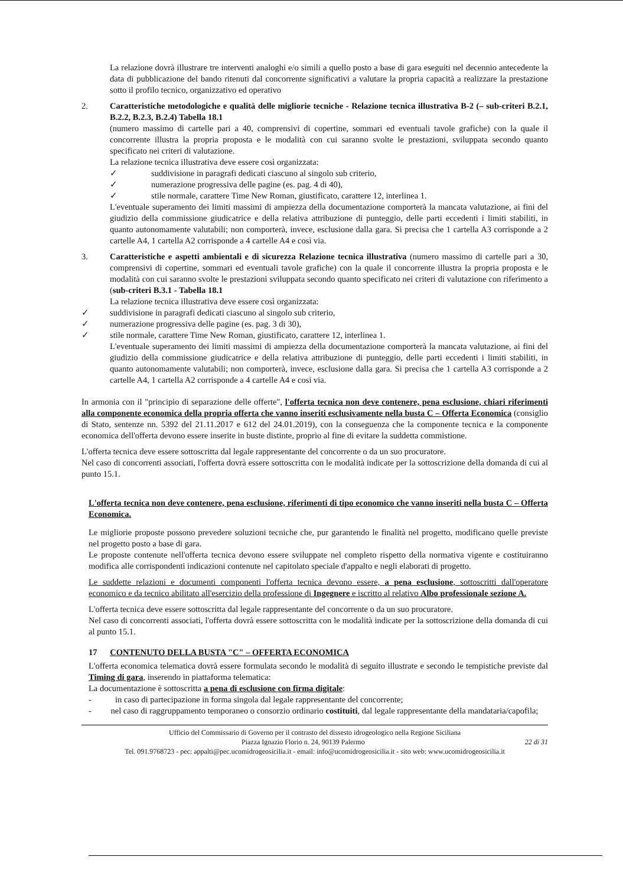La relazione dovrà illustrare tre interventi analoghi e/o simili a quello posto a base di gara eseguiti nel decennio antecedente la data di pubblicazione del bando ritenuti dal concorrente significativi a valutare la propria capacità a realizzare la prestazione sotto il profilo tecnico, organizzativo ed operativo
2. Caratteristiche metodologiche e qualità delle migliorie tecniche - Relazione tecnica illustrativa B-2 (– sub-criteri B.2.1, B.2.2, B.2.3, B.2.4) Tabella 18.1
(numero massimo di cartelle pari a 40, comprensivi di copertine, sommari ed eventuali tavole grafiche) con la quale il concorrente illustra la propria proposta e le modalità con cui saranno svolte le prestazioni, sviluppata secondo quanto specificato nei criteri di valutazione.
La relazione tecnica illustrativa deve essere così organizzata:
✓ suddivisione in paragrafi dedicati ciascuno al singolo sub criterio,
✓ numerazione progressiva delle pagine (es. pag. 4 di 40),
✓ stile normale, carattere Time New Roman, giustificato, carattere 12, interlinea 1.
L'eventuale superamento dei limiti massimi di ampiezza della documentazione comporterà la mancata valutazione, ai fini del giudizio della commissione giudicatrice e della relativa attribuzione di punteggio, delle parti eccedenti i limiti stabiliti, in quanto autonomamente valutabili; non comporterà, invece, esclusione dalla gara. Si precisa che 1 cartella A3 corrisponde a 2 cartelle A4, 1 cartella A2 corrisponde a 4 cartelle A4 e così via.
3. Caratteristiche e aspetti ambientali e di sicurezza Relazione tecnica illustrativa (numero massimo di cartelle pari a 30, comprensivi di copertine, sommari ed eventuali tavole grafiche) con la quale il concorrente illustra la propria proposta e le modalità con cui saranno svolte le prestazioni sviluppata secondo quanto specificato nei criteri di valutazione con riferimento a (sub-criteri B.3.1 - Tabella 18.1
La relazione tecnica illustrativa deve essere così organizzata:
✓ suddivisione in paragrafi dedicati ciascuno al singolo sub criterio,
✓ numerazione progressiva delle pagine (es. pag. 3 di 30),
✓ stile normale, carattere Time New Roman, giustificato, carattere 12, interlinea 1.
L'eventuale superamento dei limiti massimi di ampiezza della documentazione comporterà la mancata valutazione, ai fini del giudizio della commissione giudicatrice e della relativa attribuzione di punteggio, delle parti eccedenti i limiti stabiliti, in quanto autonomamente valutabili; non comporterà, invece, esclusione dalla gara. Si precisa che 1 cartella A3 corrisponde a 2 cartelle A4, 1 cartella A2 corrisponde a 4 cartelle A4 e così via.
In armonia con il "principio di separazione delle offerte", l'offerta tecnica non deve contenere, pena esclusione, chiari riferimenti alla componente economica della propria offerta che vanno inseriti esclusivamente nella busta C – Offerta Economica (consiglio di Stato, sentenze nn. 5392 del 21.11.2017 e 612 del 24.01.2019), con la conseguenza che la componente tecnica e la componente economica dell'offerta devono essere inserite in buste distinte, proprio al fine di evitare la suddetta commistione.
L'offerta tecnica deve essere sottoscritta dal legale rappresentante del concorrente o da un suo procuratore.
Nel caso di concorrenti associati, l'offerta dovrà essere sottoscritta con le modalità indicate per la sottoscrizione della domanda di cui al punto 15.1.
L'offerta tecnica non deve contenere, pena esclusione, riferimenti di tipo economico che vanno inseriti nella busta C – Offerta Economica.
Le migliorie proposte possono prevedere soluzioni tecniche che, pur garantendo le finalità nel progetto, modificano quelle previste nel progetto posto a base di gara.
Le proposte contenute nell'offerta tecnica devono essere sviluppate nel completo rispetto della normativa vigente e costituiranno modifica alle corrispondenti indicazioni contenute nel capitolato speciale d'appalto e negli elaborati di progetto.
Le suddette relazioni e documenti componenti l'offerta tecnica devono essere, a pena esclusione, sottoscritti dall'operatore economico e da tecnico abilitato all'esercizio della professione di Ingegnere e iscritto al relativo Albo professionale sezione A.
L'offerta tecnica deve essere sottoscritta dal legale rappresentante del concorrente o da un suo procuratore.
Nel caso di concorrenti associati, l'offerta dovrà essere sottoscritta con le modalità indicate per la sottoscrizione della domanda di cui al punto 15.1.
17 CONTENUTO DELLA BUSTA "C" – OFFERTA ECONOMICA
L'offerta economica telematica dovrà essere formulata secondo le modalità di seguito illustrate e secondo le tempistiche previste dal Timing di gara, inserendo in piattaforma telematica:
La documentazione è sottoscritta a pena di esclusione con firma digitale:
- in caso di partecipazione in forma singola dal legale rappresentante del concorrente;
- nel caso di raggruppamento temporaneo o consorzio ordinario costituiti, dal legale rappresentante della mandataria/capofila;
Ufficio del Commissario di Governo per il contrasto del dissesto idrogeologico nella Regione Siciliana
Piazza Ignazio Florio n. 24, 90139 Palermo 22 di 31
Tel. 091.9768723 - pec: appalti@pec.ucomidrogeosicilia.it - email: info@ucomidrogeosicilia.it - sito web: www.ucomidrogeosicilia.it